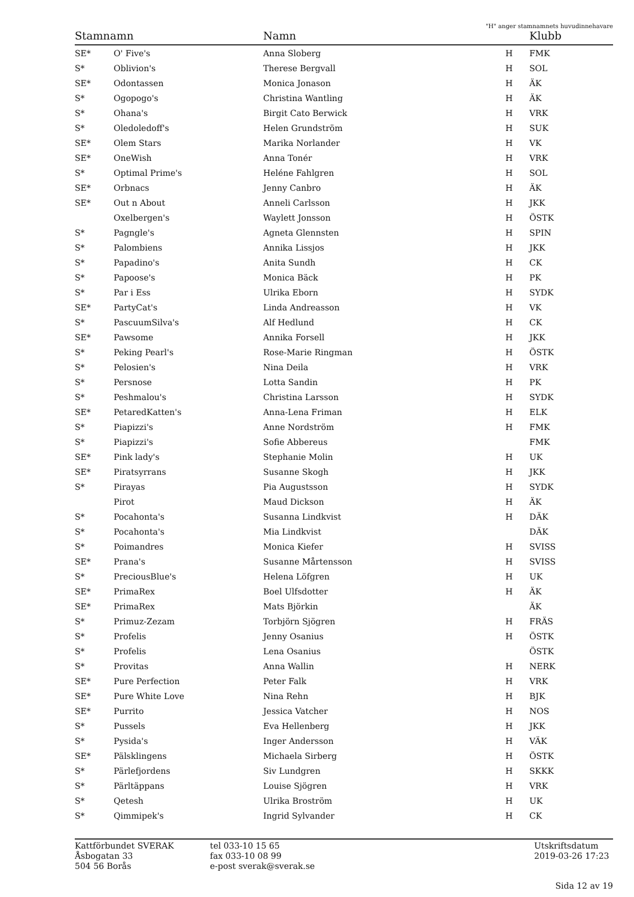"H" anger stamnamnets huvudinnehavare
| Stamnamn | | Namn | | Klubb |
| --- | --- | --- | --- | --- |
| SE* | O' Five's | Anna Sloberg | H | FMK |
| S* | Oblivion's | Therese Bergvall | H | SOL |
| SE* | Odontassen | Monica Jonason | H | ÄK |
| S* | Ogopogo's | Christina Wantling | H | ÄK |
| S* | Ohana's | Birgit Cato Berwick | H | VRK |
| S* | Oledoledoff's | Helen Grundström | H | SUK |
| SE* | Olem Stars | Marika Norlander | H | VK |
| SE* | OneWish | Anna Tonér | H | VRK |
| S* | Optimal Prime's | Heléne Fahlgren | H | SOL |
| SE* | Orbnacs | Jenny Canbro | H | ÄK |
| SE* | Out n About | Anneli Carlsson | H | JKK |
| | Oxelbergen's | Waylett Jonsson | H | ÖSTK |
| S* | Pagngle's | Agneta Glennsten | H | SPIN |
| S* | Palombiens | Annika Lissjos | H | JKK |
| S* | Papadino's | Anita Sundh | H | CK |
| S* | Papoose's | Monica Bäck | H | PK |
| S* | Par i Ess | Ulrika Eborn | H | SYDK |
| SE* | PartyCat's | Linda Andreasson | H | VK |
| S* | PascuumSilva's | Alf Hedlund | H | CK |
| SE* | Pawsome | Annika Forsell | H | JKK |
| S* | Peking Pearl's | Rose-Marie Ringman | H | ÖSTK |
| S* | Pelosien's | Nina Deila | H | VRK |
| S* | Persnose | Lotta Sandin | H | PK |
| S* | Peshmalou's | Christina Larsson | H | SYDK |
| SE* | PetaredKatten's | Anna-Lena Friman | H | ELK |
| S* | Piapizzi's | Anne Nordström | H | FMK |
| S* | Piapizzi's | Sofie Abbereus | | FMK |
| SE* | Pink lady's | Stephanie Molin | H | UK |
| SE* | Piratsyrrans | Susanne Skogh | H | JKK |
| S* | Pirayas | Pia Augustsson | H | SYDK |
| | Pirot | Maud Dickson | H | ÄK |
| S* | Pocahonta's | Susanna Lindkvist | H | DÄK |
| S* | Pocahonta's | Mia Lindkvist | | DÄK |
| S* | Poimandres | Monica Kiefer | H | SVISS |
| SE* | Prana's | Susanne Mårtensson | H | SVISS |
| S* | PreciousBlue's | Helena Löfgren | H | UK |
| SE* | PrimaRex | Boel Ulfsdotter | H | ÄK |
| SE* | PrimaRex | Mats Björkin | | ÄK |
| S* | Primuz-Zezam | Torbjörn Sjögren | H | FRÄS |
| S* | Profelis | Jenny Osanius | H | ÖSTK |
| S* | Profelis | Lena Osanius | | ÖSTK |
| S* | Provitas | Anna Wallin | H | NERK |
| SE* | Pure Perfection | Peter Falk | H | VRK |
| SE* | Pure White Love | Nina Rehn | H | BJK |
| SE* | Purrito | Jessica Vatcher | H | NOS |
| S* | Pussels | Eva Hellenberg | H | JKK |
| S* | Pysida's | Inger Andersson | H | VÄK |
| SE* | Pälsklingens | Michaela Sirberg | H | ÖSTK |
| S* | Pärlefjordens | Siv Lundgren | H | SKKK |
| S* | Pärltäppans | Louise Sjögren | H | VRK |
| S* | Qetesh | Ulrika Broström | H | UK |
| S* | Qimmipek's | Ingrid Sylvander | H | CK |
Kattförbundet SVERAK
Åsbogatan 33
504 56 Borås
tel 033-10 15 65
fax 033-10 08 99
e-post sverak@sverak.se
Utskriftsdatum
2019-03-26 17:23
Sida 12 av 19